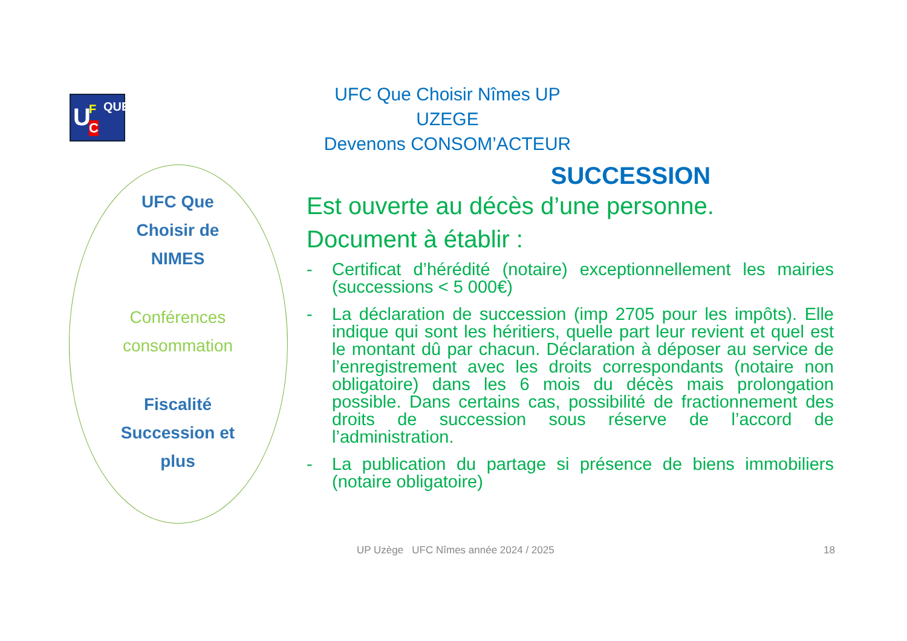U F
C
QUE
UFC Que Choisir Nîmes UP UZEGE
Devenons CONSOM’ACTEUR
UFC Que
Choisir de
NIMES
Conférences
consommation
Fiscalité
Succession et
plus
SUCCESSION
Est ouverte au décès d’une personne.
Document à établir :
- Certificat d’hérédité (notaire) exceptionnellement les mairies (successions < 5 000€)
- La déclaration de succession (imp 2705 pour les impôts). Elle indique qui sont les héritiers, quelle part leur revient et quel est le montant dû par chacun. Déclaration à déposer au service de l’enregistrement avec les droits correspondants (notaire non obligatoire) dans les 6 mois du décès mais prolongation possible. Dans certains cas, possibilité de fractionnement des droits de succession sous réserve de l’accord de l’administration.
- La publication du partage si présence de biens immobiliers (notaire obligatoire)
UP Uzège UFC Nîmes année 2024 / 2025
18